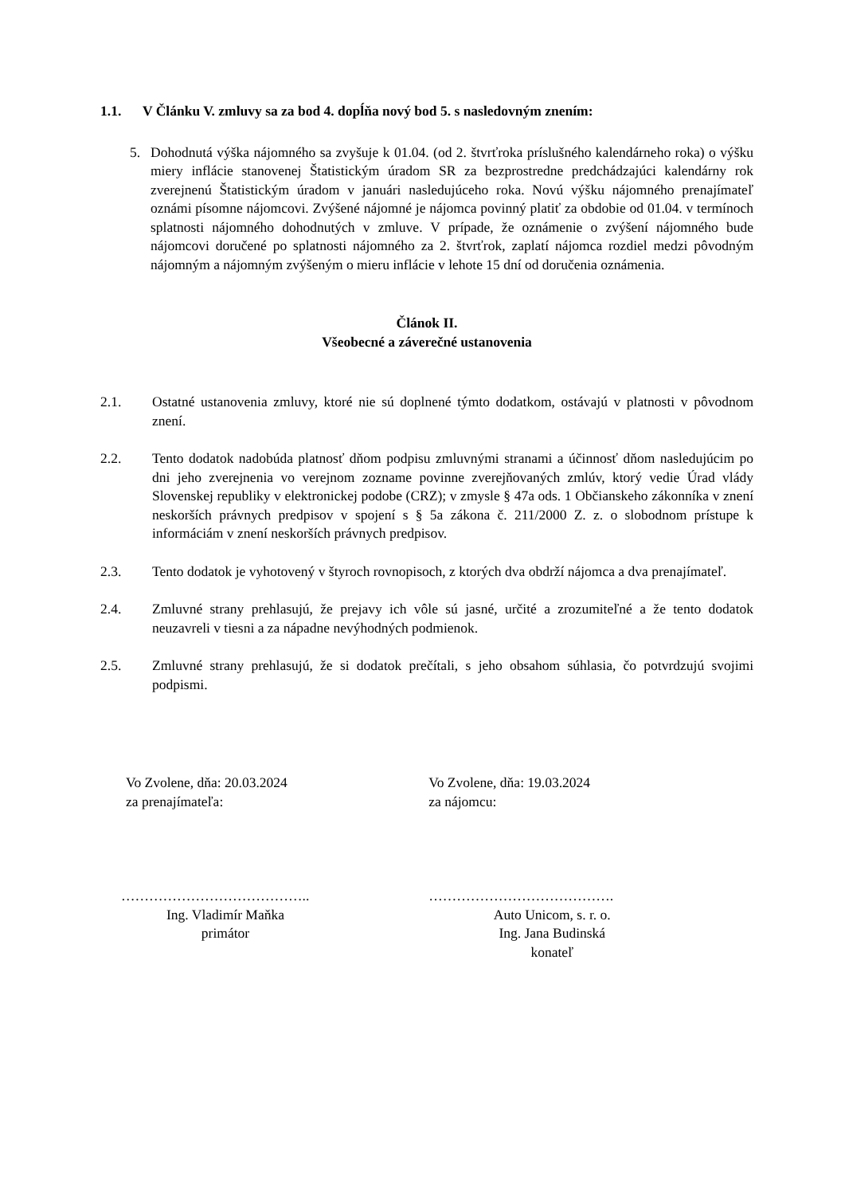1.1. V Článku V. zmluvy sa za bod 4. dopĺňa nový bod 5. s nasledovným znením:
5. Dohodnutá výška nájomného sa zvyšuje k 01.04. (od 2. štvrťroka príslušného kalendárneho roka) o výšku miery inflácie stanovenej Štatistickým úradom SR za bezprostredne predchádzajúci kalendárny rok zverejnenú Štatistickým úradom v januári nasledujúceho roka. Novú výšku nájomného prenajímateľ oznámi písomne nájomcovi. Zvýšené nájomné je nájomca povinný platiť za obdobie od 01.04. v termínoch splatnosti nájomného dohodnutých v zmluve. V prípade, že oznámenie o zvýšení nájomného bude nájomcovi doručené po splatnosti nájomného za 2. štvrťrok, zaplatí nájomca rozdiel medzi pôvodným nájomným a nájomným zvýšeným o mieru inflácie v lehote 15 dní od doručenia oznámenia.
Článok II.
Všeobecné a záverečné ustanovenia
2.1. Ostatné ustanovenia zmluvy, ktoré nie sú doplnené týmto dodatkom, ostávajú v platnosti v pôvodnom znení.
2.2. Tento dodatok nadobúda platnosť dňom podpisu zmluvnými stranami a účinnosť dňom nasledujúcim po dni jeho zverejnenia vo verejnom zozname povinne zverejňovaných zmlúv, ktorý vedie Úrad vlády Slovenskej republiky v elektronickej podobe (CRZ); v zmysle § 47a ods. 1 Občianskeho zákonníka v znení neskorších právnych predpisov v spojení s § 5a zákona č. 211/2000 Z. z. o slobodnom prístupe k informáciám v znení neskorších právnych predpisov.
2.3. Tento dodatok je vyhotovený v štyroch rovnopisoch, z ktorých dva obdrží nájomca a dva prenajímateľ.
2.4. Zmluvné strany prehlasujú, že prejavy ich vôle sú jasné, určité a zrozumiteľné a že tento dodatok neuzavreli v tiesni a za nápadne nevýhodných podmienok.
2.5. Zmluvné strany prehlasujú, že si dodatok prečítali, s jeho obsahom súhlasia, čo potvrdzujú svojimi podpismi.
Vo Zvolene, dňa: 20.03.2024
za prenajímateľa:
…………………………………..
Ing. Vladimír Maňka
primátor
Vo Zvolene, dňa: 19.03.2024
za nájomcu:
………………………………….
Auto Unicom, s. r. o.
Ing. Jana Budinská
konateľ